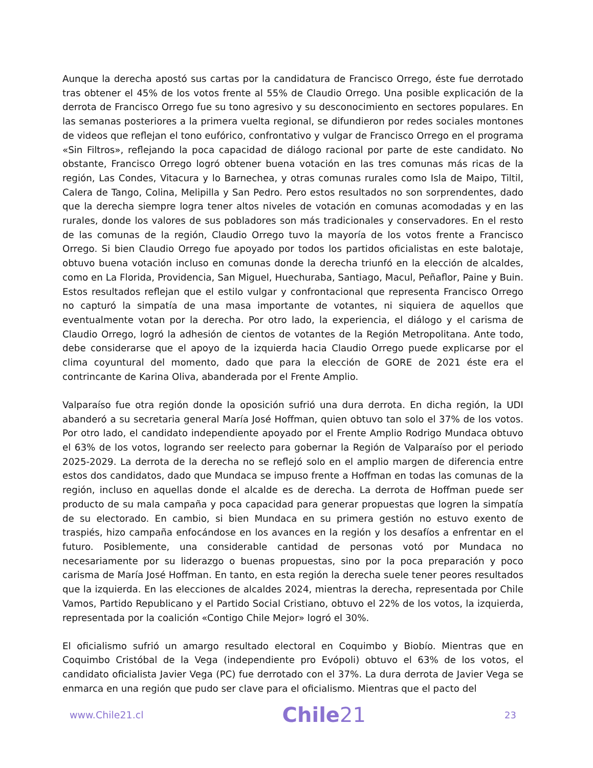Aunque la derecha apostó sus cartas por la candidatura de Francisco Orrego, éste fue derrotado tras obtener el 45% de los votos frente al 55% de Claudio Orrego. Una posible explicación de la derrota de Francisco Orrego fue su tono agresivo y su desconocimiento en sectores populares. En las semanas posteriores a la primera vuelta regional, se difundieron por redes sociales montones de videos que reflejan el tono eufórico, confrontativo y vulgar de Francisco Orrego en el programa «Sin Filtros», reflejando la poca capacidad de diálogo racional por parte de este candidato. No obstante, Francisco Orrego logró obtener buena votación en las tres comunas más ricas de la región, Las Condes, Vitacura y lo Barnechea, y otras comunas rurales como Isla de Maipo, Tiltil, Calera de Tango, Colina, Melipilla y San Pedro. Pero estos resultados no son sorprendentes, dado que la derecha siempre logra tener altos niveles de votación en comunas acomodadas y en las rurales, donde los valores de sus pobladores son más tradicionales y conservadores. En el resto de las comunas de la región, Claudio Orrego tuvo la mayoría de los votos frente a Francisco Orrego. Si bien Claudio Orrego fue apoyado por todos los partidos oficialistas en este balotaje, obtuvo buena votación incluso en comunas donde la derecha triunfó en la elección de alcaldes, como en La Florida, Providencia, San Miguel, Huechuraba, Santiago, Macul, Peñaflor, Paine y Buin. Estos resultados reflejan que el estilo vulgar y confrontacional que representa Francisco Orrego no capturó la simpatía de una masa importante de votantes, ni siquiera de aquellos que eventualmente votan por la derecha. Por otro lado, la experiencia, el diálogo y el carisma de Claudio Orrego, logró la adhesión de cientos de votantes de la Región Metropolitana. Ante todo, debe considerarse que el apoyo de la izquierda hacia Claudio Orrego puede explicarse por el clima coyuntural del momento, dado que para la elección de GORE de 2021 éste era el contrincante de Karina Oliva, abanderada por el Frente Amplio.
Valparaíso fue otra región donde la oposición sufrió una dura derrota. En dicha región, la UDI abanderó a su secretaria general María José Hoffman, quien obtuvo tan solo el 37% de los votos. Por otro lado, el candidato independiente apoyado por el Frente Amplio Rodrigo Mundaca obtuvo el 63% de los votos, logrando ser reelecto para gobernar la Región de Valparaíso por el periodo 2025-2029. La derrota de la derecha no se reflejó solo en el amplio margen de diferencia entre estos dos candidatos, dado que Mundaca se impuso frente a Hoffman en todas las comunas de la región, incluso en aquellas donde el alcalde es de derecha. La derrota de Hoffman puede ser producto de su mala campaña y poca capacidad para generar propuestas que logren la simpatía de su electorado. En cambio, si bien Mundaca en su primera gestión no estuvo exento de traspiés, hizo campaña enfocándose en los avances en la región y los desafíos a enfrentar en el futuro. Posiblemente, una considerable cantidad de personas votó por Mundaca no necesariamente por su liderazgo o buenas propuestas, sino por la poca preparación y poco carisma de María José Hoffman. En tanto, en esta región la derecha suele tener peores resultados que la izquierda. En las elecciones de alcaldes 2024, mientras la derecha, representada por Chile Vamos, Partido Republicano y el Partido Social Cristiano, obtuvo el 22% de los votos, la izquierda, representada por la coalición «Contigo Chile Mejor» logró el 30%.
El oficialismo sufrió un amargo resultado electoral en Coquimbo y Biobío. Mientras que en Coquimbo Cristóbal de la Vega (independiente pro Evópoli) obtuvo el 63% de los votos, el candidato oficialista Javier Vega (PC) fue derrotado con el 37%. La dura derrota de Javier Vega se enmarca en una región que pudo ser clave para el oficialismo. Mientras que el pacto del
www.Chile21.cl Chile21 23